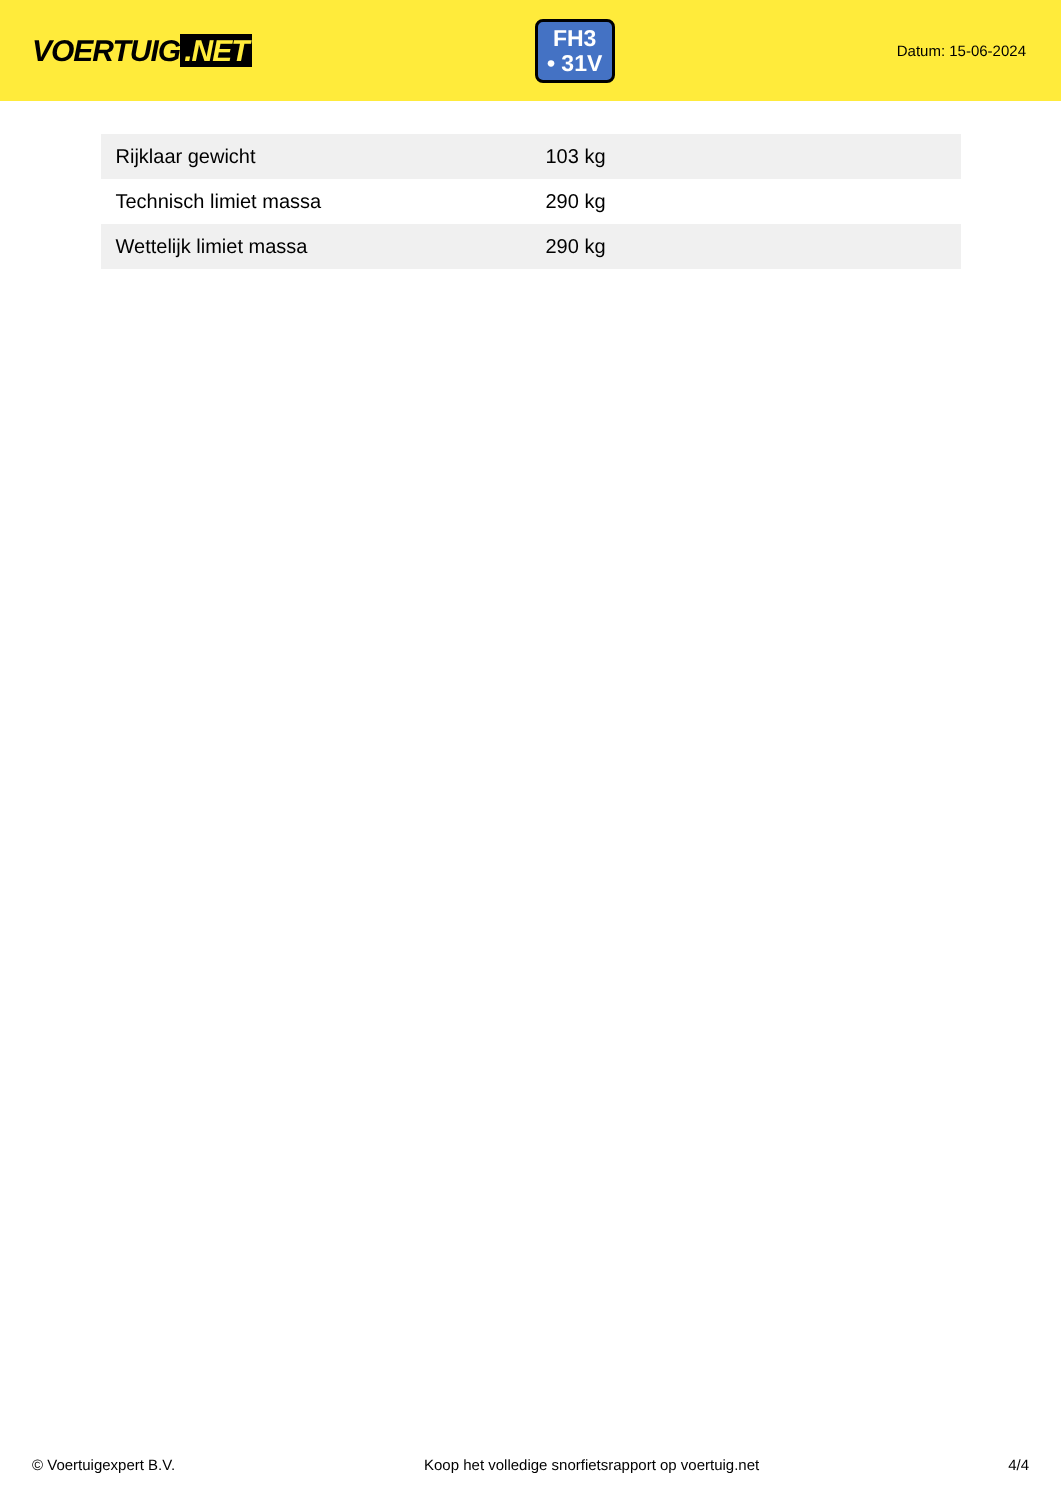VOERTUIG.NET
FH3
• 31V
Datum: 15-06-2024
| Rijklaar gewicht | 103 kg |
| Technisch limiet massa | 290 kg |
| Wettelijk limiet massa | 290 kg |
© Voertuigexpert B.V. Koop het volledige snorfietsrapport op voertuig.net 4/4